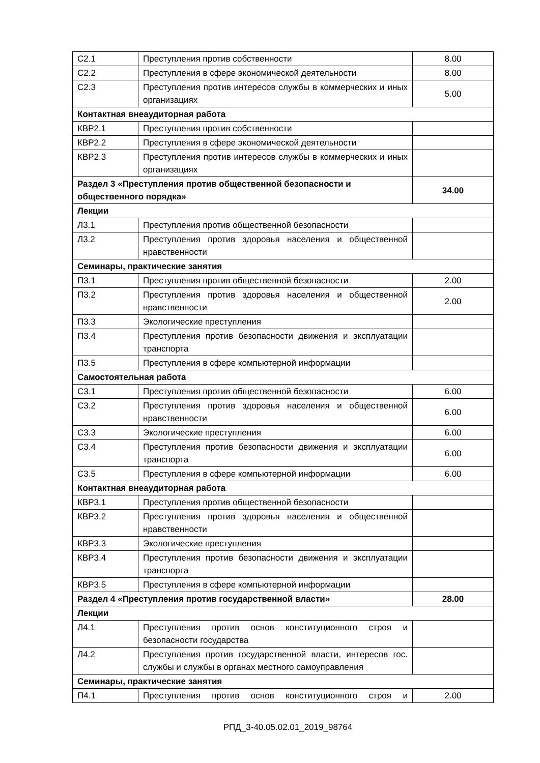| С2.1 | Преступления против собственности | 8.00 |
| С2.2 | Преступления в сфере экономической деятельности | 8.00 |
| С2.3 | Преступления против интересов службы в коммерческих и иных организациях | 5.00 |
| Контактная внеаудиторная работа | | |
| КВР2.1 | Преступления против собственности | |
| КВР2.2 | Преступления в сфере экономической деятельности | |
| КВР2.3 | Преступления против интересов службы в коммерческих и иных организациях | |
| Раздел 3 «Преступления против общественной безопасности и общественного порядка» | | 34.00 |
| Лекции | | |
| Л3.1 | Преступления против общественной безопасности | |
| Л3.2 | Преступления против здоровья населения и общественной нравственности | |
| Семинары, практические занятия | | |
| П3.1 | Преступления против общественной безопасности | 2.00 |
| П3.2 | Преступления против здоровья населения и общественной нравственности | 2.00 |
| П3.3 | Экологические преступления | |
| П3.4 | Преступления против безопасности движения и эксплуатации транспорта | |
| П3.5 | Преступления в сфере компьютерной информации | |
| Самостоятельная работа | | |
| С3.1 | Преступления против общественной безопасности | 6.00 |
| С3.2 | Преступления против здоровья населения и общественной нравственности | 6.00 |
| С3.3 | Экологические преступления | 6.00 |
| С3.4 | Преступления против безопасности движения и эксплуатации транспорта | 6.00 |
| С3.5 | Преступления в сфере компьютерной информации | 6.00 |
| Контактная внеаудиторная работа | | |
| КВР3.1 | Преступления против общественной безопасности | |
| КВР3.2 | Преступления против здоровья населения и общественной нравственности | |
| КВР3.3 | Экологические преступления | |
| КВР3.4 | Преступления против безопасности движения и эксплуатации транспорта | |
| КВР3.5 | Преступления в сфере компьютерной информации | |
| Раздел 4 «Преступления против государственной власти» | | 28.00 |
| Лекции | | |
| Л4.1 | Преступления против основ конституционного строя и безопасности государства | |
| Л4.2 | Преступления против государственной власти, интересов гос. службы и службы в органах местного самоуправления | |
| Семинары, практические занятия | | |
| П4.1 | Преступления против основ конституционного строя и | 2.00 |
РПД_3-40.05.02.01_2019_98764